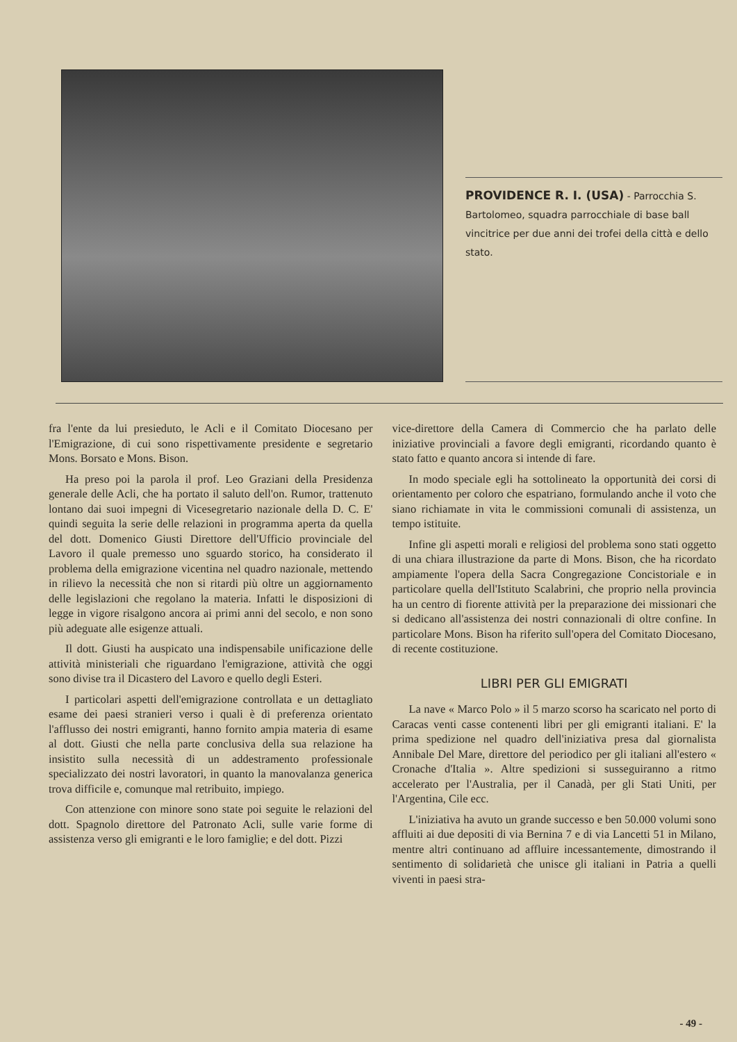PROVIDENCE R. I. (USA) - Parrocchia S. Bartolomeo, squadra parrocchiale di base ball vincitrice per due anni dei trofei della città e dello stato.
fra l'ente da lui presieduto, le Acli e il Comitato Diocesano per l'Emigrazione, di cui sono rispettivamente presidente e segretario Mons. Borsato e Mons. Bison.
Ha preso poi la parola il prof. Leo Graziani della Presidenza generale delle Acli, che ha portato il saluto dell'on. Rumor, trattenuto lontano dai suoi impegni di Vicesegretario nazionale della D. C. E' quindi seguita la serie delle relazioni in programma aperta da quella del dott. Domenico Giusti Direttore dell'Ufficio provinciale del Lavoro il quale premesso uno sguardo storico, ha considerato il problema della emigrazione vicentina nel quadro nazionale, mettendo in rilievo la necessità che non si ritardi più oltre un aggiornamento delle legislazioni che regolano la materia. Infatti le disposizioni di legge in vigore risalgono ancora ai primi anni del secolo, e non sono più adeguate alle esigenze attuali.
Il dott. Giusti ha auspicato una indispensabile unificazione delle attività ministeriali che riguardano l'emigrazione, attività che oggi sono divise tra il Dicastero del Lavoro e quello degli Esteri.
I particolari aspetti dell'emigrazione controllata e un dettagliato esame dei paesi stranieri verso i quali è di preferenza orientato l'afflusso dei nostri emigranti, hanno fornito ampia materia di esame al dott. Giusti che nella parte conclusiva della sua relazione ha insistito sulla necessità di un addestramento professionale specializzato dei nostri lavoratori, in quanto la manovalanza generica trova difficile e, comunque mal retribuito, impiego.
Con attenzione con minore sono state poi seguite le relazioni del dott. Spagnolo direttore del Patronato Acli, sulle varie forme di assistenza verso gli emigranti e le loro famiglie; e del dott. Pizzi
vice-direttore della Camera di Commercio che ha parlato delle iniziative provinciali a favore degli emigranti, ricordando quanto è stato fatto e quanto ancora si intende di fare.
In modo speciale egli ha sottolineato la opportunità dei corsi di orientamento per coloro che espatriano, formulando anche il voto che siano richiamate in vita le commissioni comunali di assistenza, un tempo istituite.
Infine gli aspetti morali e religiosi del problema sono stati oggetto di una chiara illustrazione da parte di Mons. Bison, che ha ricordato ampiamente l'opera della Sacra Congregazione Concistoriale e in particolare quella dell'Istituto Scalabrini, che proprio nella provincia ha un centro di fiorente attività per la preparazione dei missionari che si dedicano all'assistenza dei nostri connazionali di oltre confine. In particolare Mons. Bison ha riferito sull'opera del Comitato Diocesano, di recente costituzione.
LIBRI PER GLI EMIGRATI
La nave « Marco Polo » il 5 marzo scorso ha scaricato nel porto di Caracas venti casse contenenti libri per gli emigranti italiani. E' la prima spedizione nel quadro dell'iniziativa presa dal giornalista Annibale Del Mare, direttore del periodico per gli italiani all'estero « Cronache d'Italia ». Altre spedizioni si susseguiranno a ritmo accelerato per l'Australia, per il Canadà, per gli Stati Uniti, per l'Argentina, Cile ecc.
L'iniziativa ha avuto un grande successo e ben 50.000 volumi sono affluiti ai due depositi di via Bernina 7 e di via Lancetti 51 in Milano, mentre altri continuano ad affluire incessantemente, dimostrando il sentimento di solidarietà che unisce gli italiani in Patria a quelli viventi in paesi stra-
- 49 -